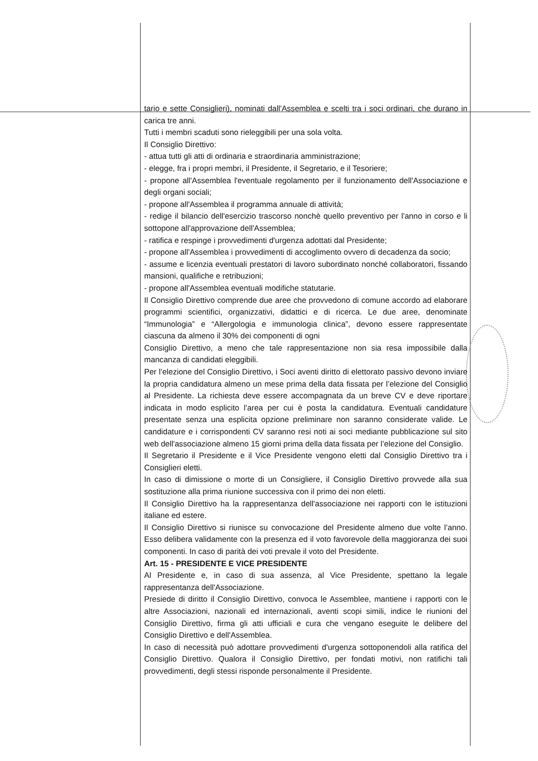tario e sette Consiglieri), nominati dall'Assemblea e scelti tra i soci ordinari, che durano in carica tre anni.
Tutti i membri scaduti sono rieleggibili per una sola volta.
Il Consiglio Direttivo:
- attua tutti gli atti di ordinaria e straordinaria amministrazione;
- elegge, fra i propri membri, il Presidente, il Segretario, e il Tesoriere;
- propone all'Assemblea l'eventuale regolamento per il funzionamento dell'Associazione e degli organi sociali;
- propone all'Assemblea il programma annuale di attività;
- redige il bilancio dell'esercizio trascorso nonchè quello preventivo per l'anno in corso e li sottopone all'approvazione dell'Assemblea;
- ratifica e respinge i provvedimenti d'urgenza adottati dal Presidente;
- propone all'Assemblea i provvedimenti di accoglimento ovvero di decadenza da socio;
- assume e licenzia eventuali prestatori di lavoro subordinato nonché collaboratori, fissando mansioni, qualifiche e retribuzioni;
- propone all'Assemblea eventuali modifiche statutarie.
Il Consiglio Direttivo comprende due aree che provvedono di comune accordo ad elaborare programmi scientifici, organizzativi, didattici e di ricerca. Le due aree, denominate “Immunologia” e “Allergologia e immunologia clinica”, devono essere rappresentate ciascuna da almeno il 30% dei componenti di ogni
Consiglio Direttivo, a meno che tale rappresentazione non sia resa impossibile dalla mancanza di candidati eleggibili.
Per l’elezione del Consiglio Direttivo, i Soci aventi diritto di elettorato passivo devono inviare la propria candidatura almeno un mese prima della data fissata per l’elezione del Consiglio al Presidente. La richiesta deve essere accompagnata da un breve CV e deve riportare indicata in modo esplicito l’area per cui è posta la candidatura. Eventuali candidature presentate senza una esplicita opzione preliminare non saranno considerate valide. Le candidature e i corrispondenti CV saranno resi noti ai soci mediante pubblicazione sul sito web dell'associazione almeno 15 giorni prima della data fissata per l’elezione del Consiglio.
Il Segretario il Presidente e il Vice Presidente vengono eletti dal Consiglio Direttivo tra i Consiglieri eletti.
In caso di dimissione o morte di un Consigliere, il Consiglio Direttivo provvede alla sua sostituzione alla prima riunione successiva con il primo dei non eletti.
Il Consiglio Direttivo ha la rappresentanza dell'associazione nei rapporti con le istituzioni italiane ed estere.
Il Consiglio Direttivo si riunisce su convocazione del Presidente almeno due volte l’anno. Esso delibera validamente con la presenza ed il voto favorevole della maggioranza dei suoi componenti. In caso di parità dei voti prevale il voto del Presidente.
Art. 15 - PRESIDENTE E VICE PRESIDENTE
Al Presidente e, in caso di sua assenza, al Vice Presidente, spettano la legale rappresentanza dell'Associazione.
Presiede di diritto il Consiglio Direttivo, convoca le Assemblee, mantiene i rapporti con le altre Associazioni, nazionali ed internazionali, aventi scopi simili, indice le riunioni del Consiglio Direttivo, firma gli atti ufficiali e cura che vengano eseguite le delibere del Consiglio Direttivo e dell'Assemblea.
In caso di necessità può adottare provvedimenti d'urgenza sottoponendoli alla ratifica del Consiglio Direttivo. Qualora il Consiglio Direttivo, per fondati motivi, non ratifichi tali provvedimenti, degli stessi risponde personalmente il Presidente.